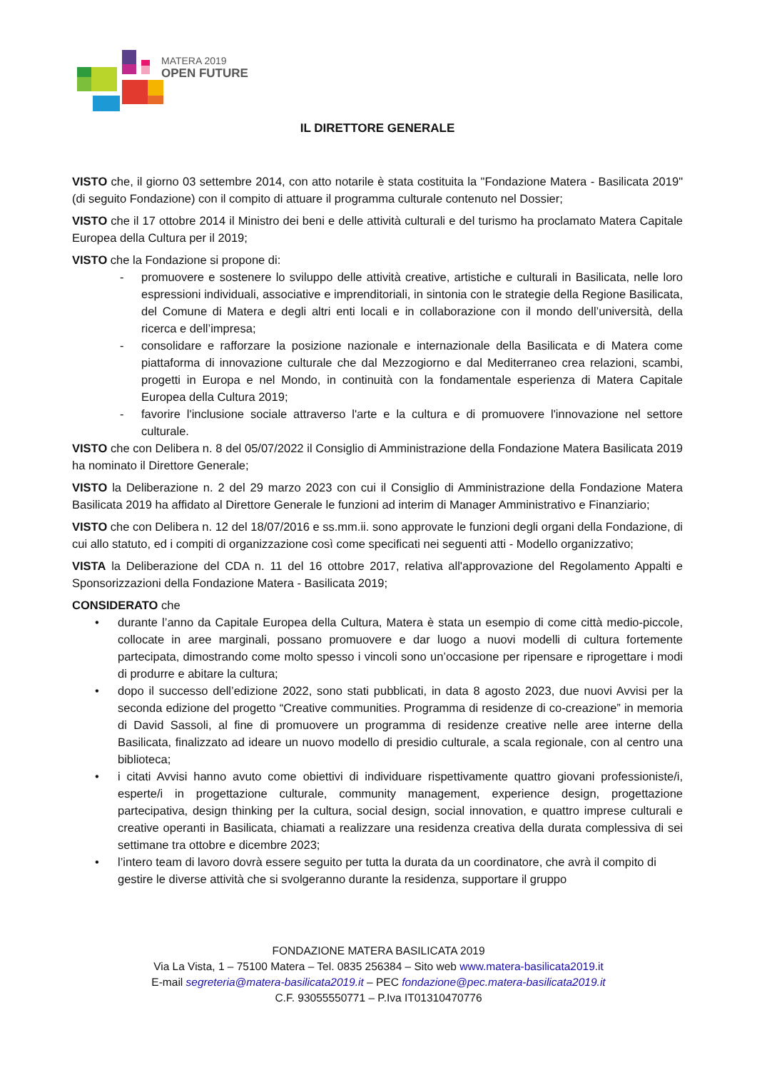MATERA 2019
OPEN FUTURE
IL DIRETTORE GENERALE
VISTO che, il giorno 03 settembre 2014, con atto notarile è stata costituita la "Fondazione Matera - Basilicata 2019" (di seguito Fondazione) con il compito di attuare il programma culturale contenuto nel Dossier;
VISTO che il 17 ottobre 2014 il Ministro dei beni e delle attività culturali e del turismo ha proclamato Matera Capitale Europea della Cultura per il 2019;
VISTO che la Fondazione si propone di:
- promuovere e sostenere lo sviluppo delle attività creative, artistiche e culturali in Basilicata, nelle loro espressioni individuali, associative e imprenditoriali, in sintonia con le strategie della Regione Basilicata, del Comune di Matera e degli altri enti locali e in collaborazione con il mondo dell’università, della ricerca e dell’impresa;
- consolidare e rafforzare la posizione nazionale e internazionale della Basilicata e di Matera come piattaforma di innovazione culturale che dal Mezzogiorno e dal Mediterraneo crea relazioni, scambi, progetti in Europa e nel Mondo, in continuità con la fondamentale esperienza di Matera Capitale Europea della Cultura 2019;
- favorire l'inclusione sociale attraverso l'arte e la cultura e di promuovere l'innovazione nel settore culturale.
VISTO che con Delibera n. 8 del 05/07/2022 il Consiglio di Amministrazione della Fondazione Matera Basilicata 2019 ha nominato il Direttore Generale;
VISTO la Deliberazione n. 2 del 29 marzo 2023 con cui il Consiglio di Amministrazione della Fondazione Matera Basilicata 2019 ha affidato al Direttore Generale le funzioni ad interim di Manager Amministrativo e Finanziario;
VISTO che con Delibera n. 12 del 18/07/2016 e ss.mm.ii. sono approvate le funzioni degli organi della Fondazione, di cui allo statuto, ed i compiti di organizzazione così come specificati nei seguenti atti - Modello organizzativo;
VISTA la Deliberazione del CDA n. 11 del 16 ottobre 2017, relativa all'approvazione del Regolamento Appalti e Sponsorizzazioni della Fondazione Matera - Basilicata 2019;
CONSIDERATO che
• durante l’anno da Capitale Europea della Cultura, Matera è stata un esempio di come città medio-piccole, collocate in aree marginali, possano promuovere e dar luogo a nuovi modelli di cultura fortemente partecipata, dimostrando come molto spesso i vincoli sono un’occasione per ripensare e riprogettare i modi di produrre e abitare la cultura;
• dopo il successo dell’edizione 2022, sono stati pubblicati, in data 8 agosto 2023, due nuovi Avvisi per la seconda edizione del progetto “Creative communities. Programma di residenze di co-creazione” in memoria di David Sassoli, al fine di promuovere un programma di residenze creative nelle aree interne della Basilicata, finalizzato ad ideare un nuovo modello di presidio culturale, a scala regionale, con al centro una biblioteca;
• i citati Avvisi hanno avuto come obiettivi di individuare rispettivamente quattro giovani professioniste/i, esperte/i in progettazione culturale, community management, experience design, progettazione partecipativa, design thinking per la cultura, social design, social innovation, e quattro imprese culturali e creative operanti in Basilicata, chiamati a realizzare una residenza creativa della durata complessiva di sei settimane tra ottobre e dicembre 2023;
• l’intero team di lavoro dovrà essere seguito per tutta la durata da un coordinatore, che avrà il compito di gestire le diverse attività che si svolgeranno durante la residenza, supportare il gruppo
FONDAZIONE MATERA BASILICATA 2019
Via La Vista, 1 – 75100 Matera – Tel. 0835 256384 – Sito web www.matera-basilicata2019.it
E-mail segreteria@matera-basilicata2019.it – PEC fondazione@pec.matera-basilicata2019.it
C.F. 93055550771 – P.Iva IT01310470776